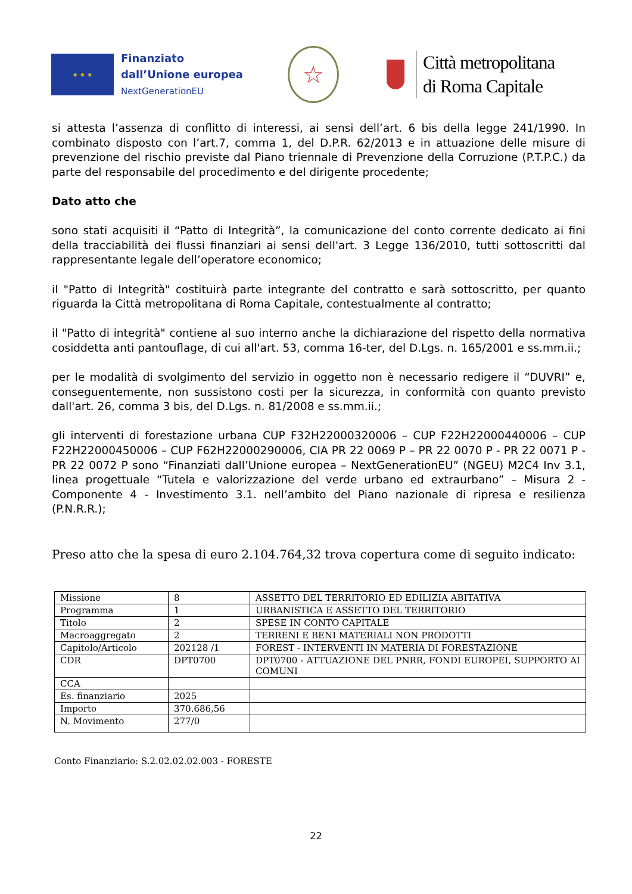★ ★ ★
Finanziato
dall’Unione europea
NextGenerationEU
☆
Città metropolitana
di Roma Capitale
si attesta l’assenza di conflitto di interessi, ai sensi dell’art. 6 bis della legge 241/1990. In combinato disposto con l’art.7, comma 1, del D.P.R. 62/2013 e in attuazione delle misure di prevenzione del rischio previste dal Piano triennale di Prevenzione della Corruzione (P.T.P.C.) da parte del responsabile del procedimento e del dirigente procedente;
Dato atto che
sono stati acquisiti il “Patto di Integrità”, la comunicazione del conto corrente dedicato ai fini della tracciabilità dei flussi finanziari ai sensi dell'art. 3 Legge 136/2010, tutti sottoscritti dal rappresentante legale dell’operatore economico;
il "Patto di Integrità" costituirà parte integrante del contratto e sarà sottoscritto, per quanto riguarda la Città metropolitana di Roma Capitale, contestualmente al contratto;
il "Patto di integrità" contiene al suo interno anche la dichiarazione del rispetto della normativa cosiddetta anti pantouflage, di cui all'art. 53, comma 16-ter, del D.Lgs. n. 165/2001 e ss.mm.ii.;
per le modalità di svolgimento del servizio in oggetto non è necessario redigere il “DUVRI” e, conseguentemente, non sussistono costi per la sicurezza, in conformità con quanto previsto dall'art. 26, comma 3 bis, del D.Lgs. n. 81/2008 e ss.mm.ii.;
gli interventi di forestazione urbana CUP F32H22000320006 – CUP F22H22000440006 – CUP F22H22000450006 – CUP F62H22000290006, CIA PR 22 0069 P – PR 22 0070 P - PR 22 0071 P - PR 22 0072 P sono “Finanziati dall’Unione europea – NextGenerationEU” (NGEU) M2C4 Inv 3.1, linea progettuale “Tutela e valorizzazione del verde urbano ed extraurbano” – Misura 2 - Componente 4 - Investimento 3.1. nell’ambito del Piano nazionale di ripresa e resilienza (P.N.R.R.);
Preso atto che la spesa di euro 2.104.764,32 trova copertura come di seguito indicato:
| Missione | 8 | ASSETTO DEL TERRITORIO ED EDILIZIA ABITATIVA |
| Programma | 1 | URBANISTICA E ASSETTO DEL TERRITORIO |
| Titolo | 2 | SPESE IN CONTO CAPITALE |
| Macroaggregato | 2 | TERRENI E BENI MATERIALI NON PRODOTTI |
| Capitolo/Articolo | 202128 /1 | FOREST - INTERVENTI IN MATERIA DI FORESTAZIONE |
| CDR | DPT0700 | DPT0700 - ATTUAZIONE DEL PNRR, FONDI EUROPEI, SUPPORTO AI COMUNI |
| CCA | | |
| Es. finanziario | 2025 | |
| Importo | 370.686,56 | |
| N. Movimento | 277/0 | |
Conto Finanziario: S.2.02.02.02.003 - FORESTE
22